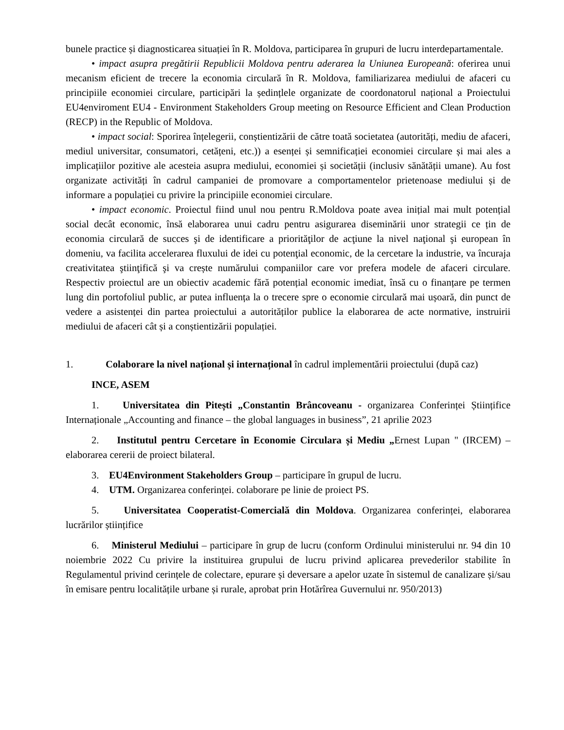bunele practice și diagnosticarea situației în R. Moldova, participarea în grupuri de lucru interdepartamentale.
• impact asupra pregătirii Republicii Moldova pentru aderarea la Uniunea Europeană: oferirea unui mecanism eficient de trecere la economia circulară în R. Moldova, familiarizarea mediului de afaceri cu principiile economiei circulare, participări la ședințlele organizate de coordonatorul național a Proiectului EU4enviroment EU4 - Environment Stakeholders Group meeting on Resource Efficient and Clean Production (RECP) in the Republic of Moldova.
• impact social: Sporirea înțelegerii, conștientizării de către toată societatea (autorități, mediu de afaceri, mediul universitar, consumatori, cetățeni, etc.)) a esenței și semnificației economiei circulare și mai ales a implicațiilor pozitive ale acesteia asupra mediului, economiei și societății (inclusiv sănătății umane). Au fost organizate activități în cadrul campaniei de promovare a comportamentelor prietenoase mediului și de informare a populației cu privire la principiile economiei circulare.
• impact economic. Proiectul fiind unul nou pentru R.Moldova poate avea inițial mai mult potențial social decât economic, însă elaborarea unui cadru pentru asigurarea diseminării unor strategii ce țin de economia circulară de succes şi de identificare a priorităţilor de acţiune la nivel naţional şi european în domeniu, va facilita accelerarea fluxului de idei cu potenţial economic, de la cercetare la industrie, va încuraja creativitatea ştiinţifică şi va crește numărului companiilor care vor prefera modele de afaceri circulare. Respectiv proiectul are un obiectiv academic fără potențial economic imediat, însă cu o finanțare pe termen lung din portofoliul public, ar putea influența la o trecere spre o economie circulară mai ușoară, din punct de vedere a asistenței din partea proiectului a autorităților publice la elaborarea de acte normative, instruirii mediului de afaceri cât și a conștientizării populației.
1. Colaborare la nivel național și internațional în cadrul implementării proiectului (după caz)
INCE, ASEM
1. Universitatea din Pitești „Constantin Brâncoveanu - organizarea Conferinței Științifice Internaționale „Accounting and finance – the global languages in business”, 21 aprilie 2023
2. Institutul pentru Cercetare în Economie Circulara și Mediu „Ernest Lupan " (IRCEM) – elaborarea cererii de proiect bilateral.
3. EU4Environment Stakeholders Group – participare în grupul de lucru.
4. UTM. Organizarea conferinței. colaborare pe linie de proiect PS.
5. Universitatea Cooperatist-Comercială din Moldova. Organizarea conferinței, elaborarea lucrărilor științifice
6. Ministerul Mediului – participare în grup de lucru (conform Ordinului ministerului nr. 94 din 10 noiembrie 2022 Cu privire la instituirea grupului de lucru privind aplicarea prevederilor stabilite în Regulamentul privind cerințele de colectare, epurare și deversare a apelor uzate în sistemul de canalizare și/sau în emisare pentru localitățile urbane și rurale, aprobat prin Hotărîrea Guvernului nr. 950/2013)